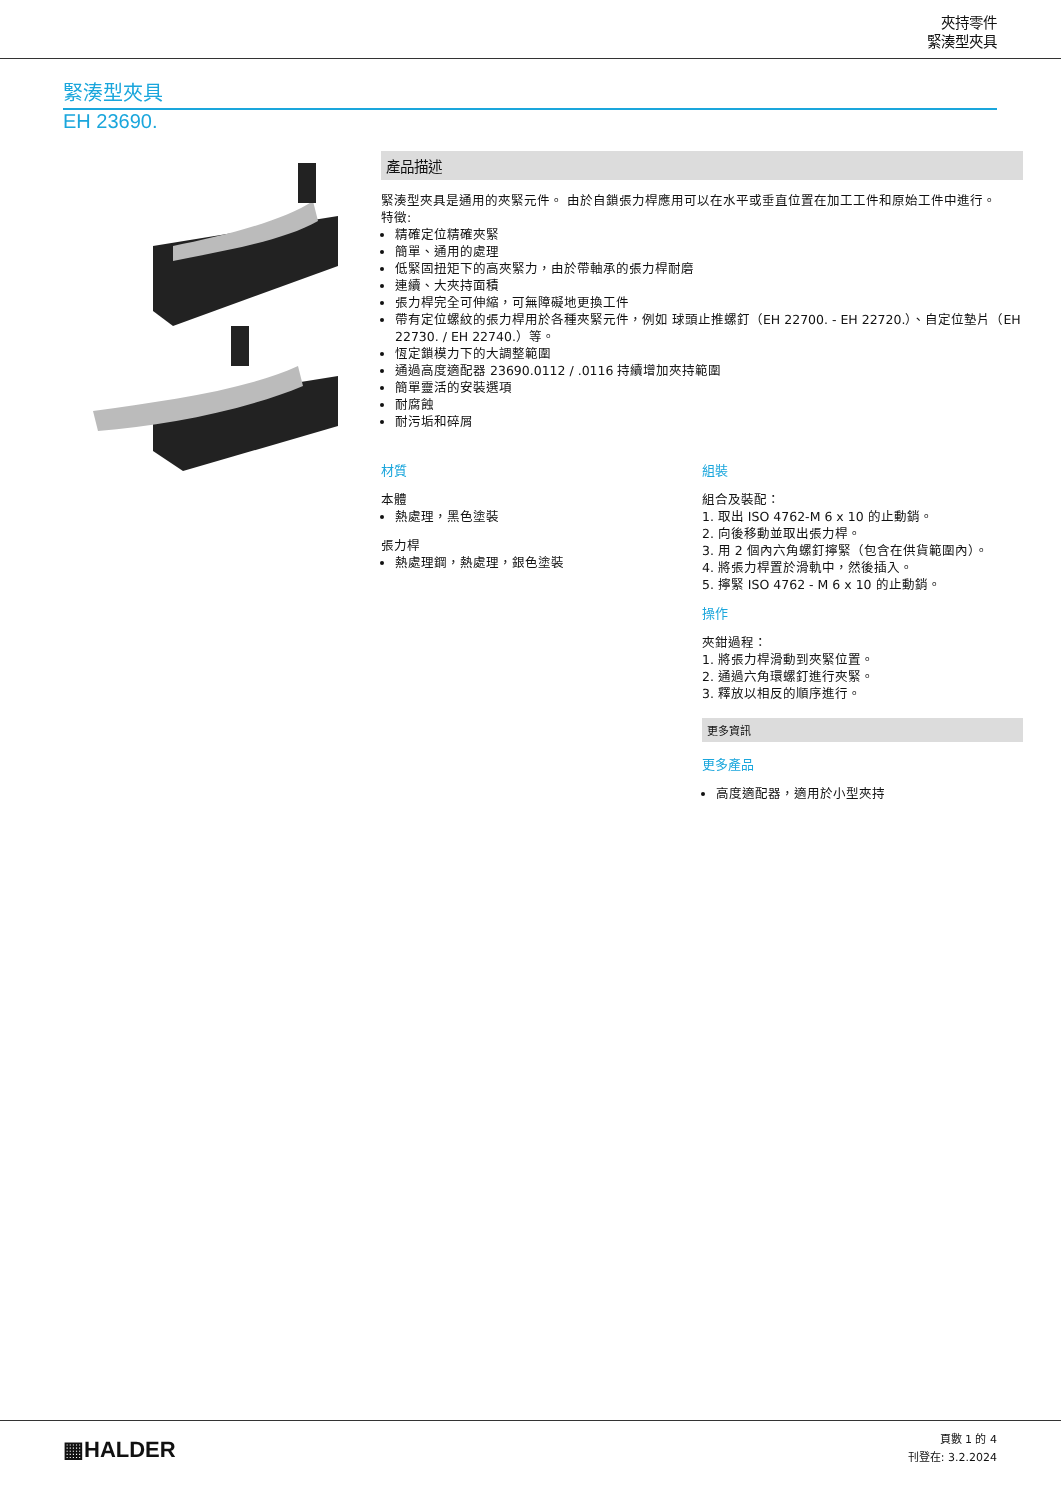夾持零件
緊湊型夾具
緊湊型夾具
EH 23690.
產品描述
緊湊型夾具是通用的夾緊元件。 由於自鎖張力桿應用可以在水平或垂直位置在加工工件和原始工件中進行。
特徵:
精確定位精確夾緊
簡單、通用的處理
低緊固扭矩下的高夾緊力，由於帶軸承的張力桿耐磨
連續、大夾持面積
張力桿完全可伸縮，可無障礙地更換工件
帶有定位螺紋的張力桿用於各種夾緊元件，例如 球頭止推螺釘（EH 22700. - EH 22720.）、自定位墊片（EH 22730. / EH 22740.）等。
恆定鎖模力下的大調整範圍
通過高度適配器 23690.0112 / .0116 持續增加夾持範圍
簡單靈活的安裝選項
耐腐蝕
耐污垢和碎屑
材質
本體
熱處理，黑色塗裝
張力桿
熱處理鋼，熱處理，銀色塗裝
組裝
組合及裝配：
1. 取出 ISO 4762-M 6 x 10 的止動銷。
2. 向後移動並取出張力桿。
3. 用 2 個內六角螺釘擰緊（包含在供貨範圍內）。
4. 將張力桿置於滑軌中，然後插入。
5. 擰緊 ISO 4762 - M 6 x 10 的止動銷。
操作
夾鉗過程：
1. 將張力桿滑動到夾緊位置。
2. 通過六角環螺釘進行夾緊。
3. 釋放以相反的順序進行。
更多資訊
更多產品
高度適配器，適用於小型夾持
▦HALDER
頁數 1 的 4
刊登在: 3.2.2024